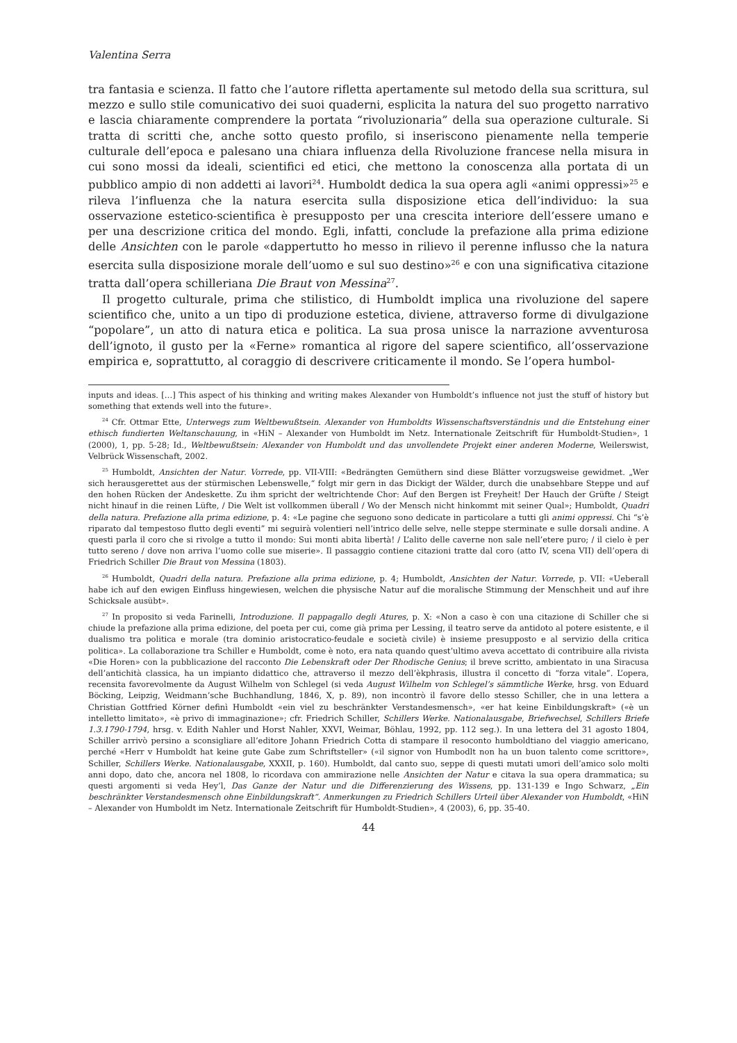Valentina Serra
tra fantasia e scienza. Il fatto che l’autore rifletta apertamente sul metodo della sua scrittura, sul mezzo e sullo stile comunicativo dei suoi quaderni, esplicita la natura del suo progetto narrativo e lascia chiaramente comprendere la portata “rivoluzionaria” della sua operazione culturale. Si tratta di scritti che, anche sotto questo profilo, si inseriscono pienamente nella temperie culturale dell’epoca e palesano una chiara influenza della Rivoluzione francese nella misura in cui sono mossi da ideali, scientifici ed etici, che mettono la conoscenza alla portata di un pubblico ampio di non addetti ai lavori<sup>24</sup>. Humboldt dedica la sua opera agli «animi oppressi»<sup>25</sup> e rileva l’influenza che la natura esercita sulla disposizione etica dell’individuo: la sua osservazione estetico-scientifica è presupposto per una crescita interiore dell’essere umano e per una descrizione critica del mondo. Egli, infatti, conclude la prefazione alla prima edizione delle Ansichten con le parole «dappertutto ho messo in rilievo il perenne influsso che la natura esercita sulla disposizione morale dell’uomo e sul suo destino»<sup>26</sup> e con una significativa citazione tratta dall’opera schilleriana Die Braut von Messina<sup>27</sup>.
Il progetto culturale, prima che stilistico, di Humboldt implica una rivoluzione del sapere scientifico che, unito a un tipo di produzione estetica, diviene, attraverso forme di divulgazione “popolare”, un atto di natura etica e politica. La sua prosa unisce la narrazione avventurosa dell’ignoto, il gusto per la «Ferne» romantica al rigore del sapere scientifico, all’osservazione empirica e, soprattutto, al coraggio di descrivere criticamente il mondo. Se l’opera humbol-
inputs and ideas. […] This aspect of his thinking and writing makes Alexander von Humboldt’s influence not just the stuff of history but something that extends well into the future».
<sup>24</sup> Cfr. Ottmar Ette, Unterwegs zum Weltbewußtsein. Alexander von Humboldts Wissenschaftsverständnis und die Entstehung einer ethisch fundierten Weltanschauung, in «HiN – Alexander von Humboldt im Netz. Internationale Zeitschrift für Humboldt-Studien», 1 (2000), 1, pp. 5-28; Id., Weltbewußtsein: Alexander von Humboldt und das unvollendete Projekt einer anderen Moderne, Weilerswist, Velbrück Wissenschaft, 2002.
<sup>25</sup> Humboldt, Ansichten der Natur. Vorrede, pp. VII-VIII: «Bedrängten Gemüthern sind diese Blätter vorzugsweise gewidmet. „Wer sich herausgerettet aus der stürmischen Lebenswelle,“ folgt mir gern in das Dickigt der Wälder, durch die unabsehbare Steppe und auf den hohen Rücken der Andeskette. Zu ihm spricht der weltrichtende Chor: Auf den Bergen ist Freyheit! Der Hauch der Grüfte / Steigt nicht hinauf in die reinen Lüfte, / Die Welt ist vollkommen überall / Wo der Mensch nicht hinkommt mit seiner Qual»; Humboldt, Quadri della natura. Prefazione alla prima edizione, p. 4: «Le pagine che seguono sono dedicate in particolare a tutti gli animi oppressi. Chi “s’è riparato dal tempestoso flutto degli eventi” mi seguirà volentieri nell’intrico delle selve, nelle steppe sterminate e sulle dorsali andine. A questi parla il coro che si rivolge a tutto il mondo: Sui monti abita libertà! / L’alito delle caverne non sale nell’etere puro; / il cielo è per tutto sereno / dove non arriva l’uomo colle sue miserie». Il passaggio contiene citazioni tratte dal coro (atto IV, scena VII) dell’opera di Friedrich Schiller Die Braut von Messina (1803).
<sup>26</sup> Humboldt, Quadri della natura. Prefazione alla prima edizione, p. 4; Humboldt, Ansichten der Natur. Vorrede, p. VII: «Ueberall habe ich auf den ewigen Einfluss hingewiesen, welchen die physische Natur auf die moralische Stimmung der Menschheit und auf ihre Schicksale ausübt».
<sup>27</sup> In proposito si veda Farinelli, Introduzione. Il pappagallo degli Atures, p. X: «Non a caso è con una citazione di Schiller che si chiude la prefazione alla prima edizione, del poeta per cui, come già prima per Lessing, il teatro serve da antidoto al potere esistente, e il dualismo tra politica e morale (tra dominio aristocratico-feudale e società civile) è insieme presupposto e al servizio della critica politica». La collaborazione tra Schiller e Humboldt, come è noto, era nata quando quest’ultimo aveva accettato di contribuire alla rivista «Die Horen» con la pubblicazione del racconto Die Lebenskraft oder Der Rhodische Genius; il breve scritto, ambientato in una Siracusa dell’antichità classica, ha un impianto didattico che, attraverso il mezzo dell’èkphrasis, illustra il concetto di “forza vitale”. L’opera, recensita favorevolmente da August Wilhelm von Schlegel (si veda August Wilhelm von Schlegel’s sämmtliche Werke, hrsg. von Eduard Böcking, Leipzig, Weidmann’sche Buchhandlung, 1846, X, p. 89), non incontrò il favore dello stesso Schiller, che in una lettera a Christian Gottfried Körner definì Humboldt «ein viel zu beschränkter Verstandesmensch», «er hat keine Einbildungskraft» («è un intelletto limitato», «è privo di immaginazione»; cfr. Friedrich Schiller, Schillers Werke. Nationalausgabe, Briefwechsel, Schillers Briefe 1.3.1790-1794, hrsg. v. Edith Nahler und Horst Nahler, XXVI, Weimar, Böhlau, 1992, pp. 112 seg.). In una lettera del 31 agosto 1804, Schiller arrivò persino a sconsigliare all’editore Johann Friedrich Cotta di stampare il resoconto humboldtiano del viaggio americano, perché «Herr v Humboldt hat keine gute Gabe zum Schriftsteller» («il signor von Humbodlt non ha un buon talento come scrittore», Schiller, Schillers Werke. Nationalausgabe, XXXII, p. 160). Humboldt, dal canto suo, seppe di questi mutati umori dell’amico solo molti anni dopo, dato che, ancora nel 1808, lo ricordava con ammirazione nelle Ansichten der Natur e citava la sua opera drammatica; su questi argomenti si veda Hey’l, Das Ganze der Natur und die Differenzierung des Wissens, pp. 131-139 e Ingo Schwarz, „Ein beschränkter Verstandesmensch ohne Einbildungskraft“. Anmerkungen zu Friedrich Schillers Urteil über Alexander von Humboldt, «HiN – Alexander von Humboldt im Netz. Internationale Zeitschrift für Humboldt-Studien», 4 (2003), 6, pp. 35-40.
44